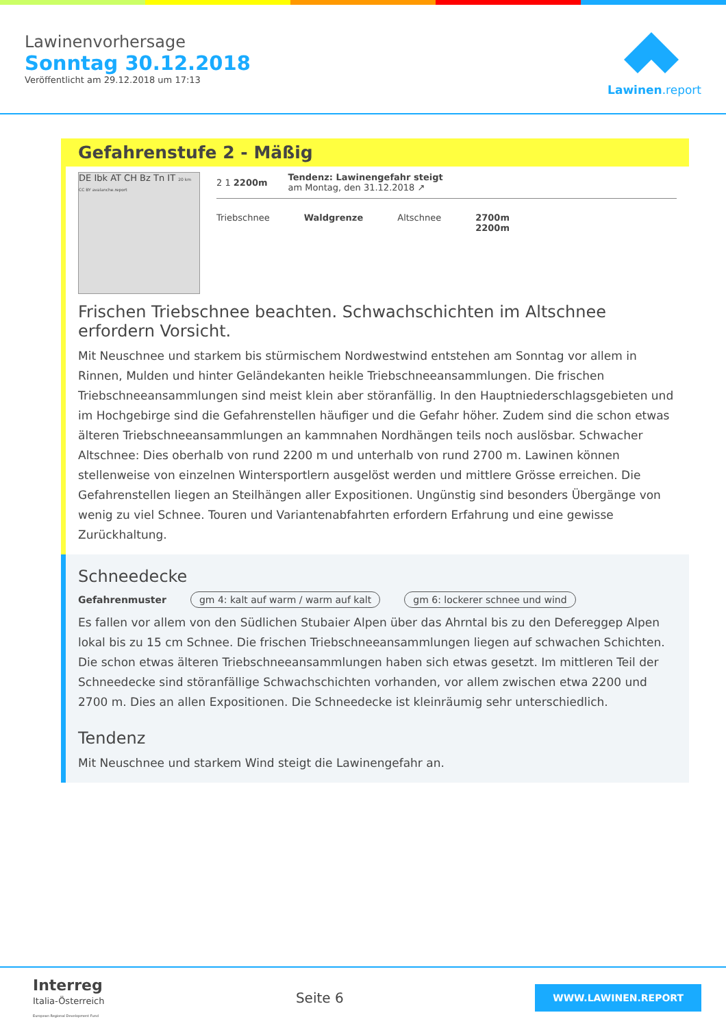Lawinenvorhersage
Sonntag 30.12.2018
Veröffentlicht am 29.12.2018 um 17:13
Lawinen.report
Gefahrenstufe 2 - Mäßig
DE Ibk AT CH Bz Tn IT 20 km CC BY avalanche.report
2 1 2200m
Tendenz: Lawinengefahr steigt
am Montag, den 31.12.2018 ↗
Triebschnee Waldgrenze Altschnee 2700m
2200m
Frischen Triebschnee beachten. Schwachschichten im Altschnee erfordern Vorsicht.
Mit Neuschnee und starkem bis stürmischem Nordwestwind entstehen am Sonntag vor allem in Rinnen, Mulden und hinter Geländekanten heikle Triebschneeansammlungen. Die frischen Triebschneeansammlungen sind meist klein aber störanfällig. In den Hauptniederschlagsgebieten und im Hochgebirge sind die Gefahrenstellen häufiger und die Gefahr höher. Zudem sind die schon etwas älteren Triebschneeansammlungen an kammnahen Nordhängen teils noch auslösbar. Schwacher Altschnee: Dies oberhalb von rund 2200 m und unterhalb von rund 2700 m. Lawinen können stellenweise von einzelnen Wintersportlern ausgelöst werden und mittlere Grösse erreichen. Die Gefahrenstellen liegen an Steilhängen aller Expositionen. Ungünstig sind besonders Übergänge von wenig zu viel Schnee. Touren und Variantenabfahrten erfordern Erfahrung und eine gewisse Zurückhaltung.
Schneedecke
Gefahrenmuster gm 4: kalt auf warm / warm auf kalt gm 6: lockerer schnee und wind
Es fallen vor allem von den Südlichen Stubaier Alpen über das Ahrntal bis zu den Defereggер Alpen lokal bis zu 15 cm Schnee. Die frischen Triebschneeansammlungen liegen auf schwachen Schichten. Die schon etwas älteren Triebschneeansammlungen haben sich etwas gesetzt. Im mittleren Teil der Schneedecke sind störanfällige Schwachschichten vorhanden, vor allem zwischen etwa 2200 und 2700 m. Dies an allen Expositionen. Die Schneedecke ist kleinräumig sehr unterschiedlich.
Tendenz
Mit Neuschnee und starkem Wind steigt die Lawinengefahr an.
Interreg
Italia-Österreich
European Regional Development Fund
Seite 6
WWW.LAWINEN.REPORT